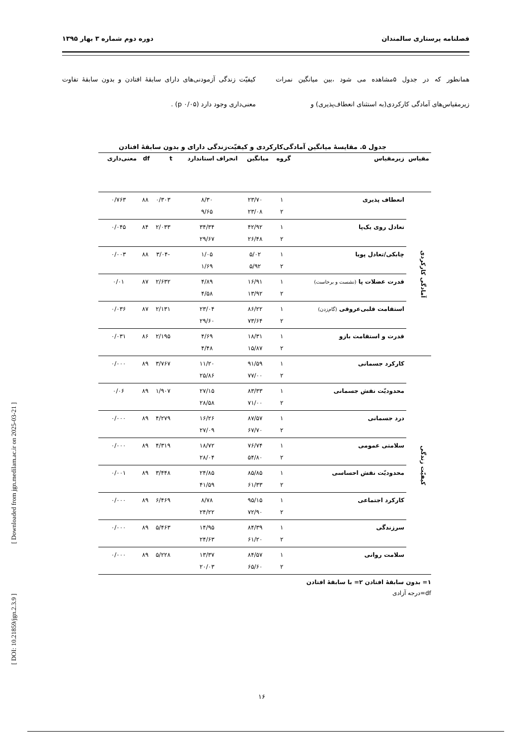فصلنامه پرستاری سالمندان دوره دوم شماره ۳ بهار ۱۳۹۵
همانطور که در جدول ۵مشاهده می شود ،بین میانگین نمرات زیرمقیاس‌های آمادگی کارکردی(به استثنای انعطاف‌پذیری) و
کیفیّت زندگی آزمودنی‌های دارای سابقهٔ افتادن و بدون سابقهٔ تفاوت معنی‌داری وجود دارد (p ۰/۰۵) .
جدول ۵. مقایسهٔ میانگین آمادگی‌کارکردی و کیفیّت‌زندگی دارای و بدون سابقهٔ افتادن
| مقیاس | زیرمقیاس | گروه | میانگین | انحراف استاندارد | t | df | معنی‌داری |
| --- | --- | --- | --- | --- | --- | --- | --- |
| آمادگی کارکردی | انعطاف پذیری | ۱ ۲ | ۲۳/۷۰ ۲۳/۰۸ | ۸/۳۰ ۹/۶۵ | ۰/۳۰۳ | ۸۸ | ۰/۷۶۳ |
| | تعادل روی یک‌پا | ۱ ۲ | ۴۲/۹۲ ۲۶/۴۸ | ۳۴/۳۴ ۲۹/۶۷ | ۲/۰۳۳ | ۸۴ | ۰/۰۴۵ |
| | چابکی/تعادل پویا | ۱ ۲ | ۵/۰۲ ۵/۹۲ | ۱/۰۵ ۱/۶۹ | -۳/۰۴ | ۸۸ | ۰/۰۰۳ |
| | قدرت عضلات پا (نشست و برخاست) | ۱ ۲ | ۱۶/۹۱ ۱۳/۹۲ | ۴/۸۹ ۴/۵۸ | ۲/۶۳۲ | ۸۷ | ۰/۰۱ |
| | استقامت قلبی‌عروقی (گام‌زدن) | ۱ ۲ | ۸۶/۲۲ ۷۳/۶۴ | ۲۳/۰۴ ۲۹/۶۰ | ۲/۱۳۱ | ۸۷ | ۰/۰۳۶ |
| | قدرت و استقامت بازو | ۱ ۲ | ۱۸/۳۱ ۱۵/۸۷ | ۴/۶۹ ۴/۴۸ | ۲/۱۹۵ | ۸۶ | ۰/۰۳۱ |
| کیفیّت زندگی | کارکرد جسمانی | ۱ ۲ | ۹۱/۵۹ ۷۷/۰۰ | ۱۱/۲۰ ۲۵/۸۶ | ۳/۷۶۷ | ۸۹ | ۰/۰۰۰ |
| | محدودیّت نقش جسمانی | ۱ ۲ | ۸۳/۳۳ ۷۱/۰۰ | ۲۷/۱۵ ۲۸/۵۸ | ۱/۹۰۷ | ۸۹ | ۰/۰۶ |
| | درد جسمانی | ۱ ۲ | ۸۷/۵۷ ۶۷/۷۰ | ۱۶/۲۶ ۲۷/۰۹ | ۴/۲۷۹ | ۸۹ | ۰/۰۰۰ |
| | سلامتی عمومی | ۱ ۲ | ۷۶/۷۴ ۵۴/۸۰ | ۱۸/۷۲ ۲۸/۰۴ | ۴/۳۱۹ | ۸۹ | ۰/۰۰۰ |
| | محدودیّت نقش احساسی | ۱ ۲ | ۸۵/۸۵ ۶۱/۳۳ | ۲۴/۸۵ ۴۱/۵۹ | ۳/۴۴۸ | ۸۹ | ۰/۰۰۱ |
| | کارکرد اجتماعی | ۱ ۲ | ۹۵/۱۵ ۷۲/۹۰ | ۸/۷۸ ۲۴/۲۲ | ۶/۴۶۹ | ۸۹ | ۰/۰۰۰ |
| | سرزندگی | ۱ ۲ | ۸۴/۳۹ ۶۱/۲۰ | ۱۴/۹۵ ۲۴/۶۳ | ۵/۴۶۳ | ۸۹ | ۰/۰۰۰ |
| | سلامت روانی | ۱ ۲ | ۸۴/۵۷ ۶۵/۶۰ | ۱۳/۳۷ ۲۰/۰۳ | ۵/۲۲۸ | ۸۹ | ۰/۰۰۰ |
۱= بدون سابقهٔ افتادن ۲= با سابقهٔ افتادن
df=درجه آزادی
[ Downloaded from jgn.medilam.ac.ir on 2025-03-21 ]
[ DOI: 10.21859/jgn.2.3.9 ]
۱۶